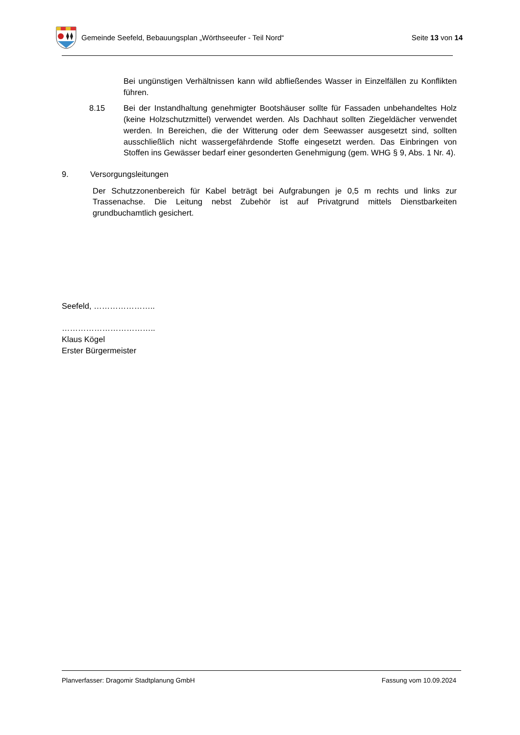Gemeinde Seefeld, Bebauungsplan „Wörthseeufer - Teil Nord“ Seite 13 von 14
Bei ungünstigen Verhältnissen kann wild abfließendes Wasser in Einzelfällen zu Konflikten führen.
8.15 Bei der Instandhaltung genehmigter Bootshäuser sollte für Fassaden unbehandeltes Holz (keine Holzschutzmittel) verwendet werden. Als Dachhaut sollten Ziegeldächer verwendet werden. In Bereichen, die der Witterung oder dem Seewasser ausgesetzt sind, sollten ausschließlich nicht wassergefährdende Stoffe eingesetzt werden. Das Einbringen von Stoffen ins Gewässer bedarf einer gesonderten Genehmigung (gem. WHG § 9, Abs. 1 Nr. 4).
9. Versorgungsleitungen
Der Schutzzonenbereich für Kabel beträgt bei Aufgrabungen je 0,5 m rechts und links zur Trassenachse. Die Leitung nebst Zubehör ist auf Privatgrund mittels Dienstbarkeiten grundbuchamtlich gesichert.
Seefeld, …………………..
……………………………..
Klaus Kögel
Erster Bürgermeister
Planverfasser: Dragomir Stadtplanung GmbH Fassung vom 10.09.2024